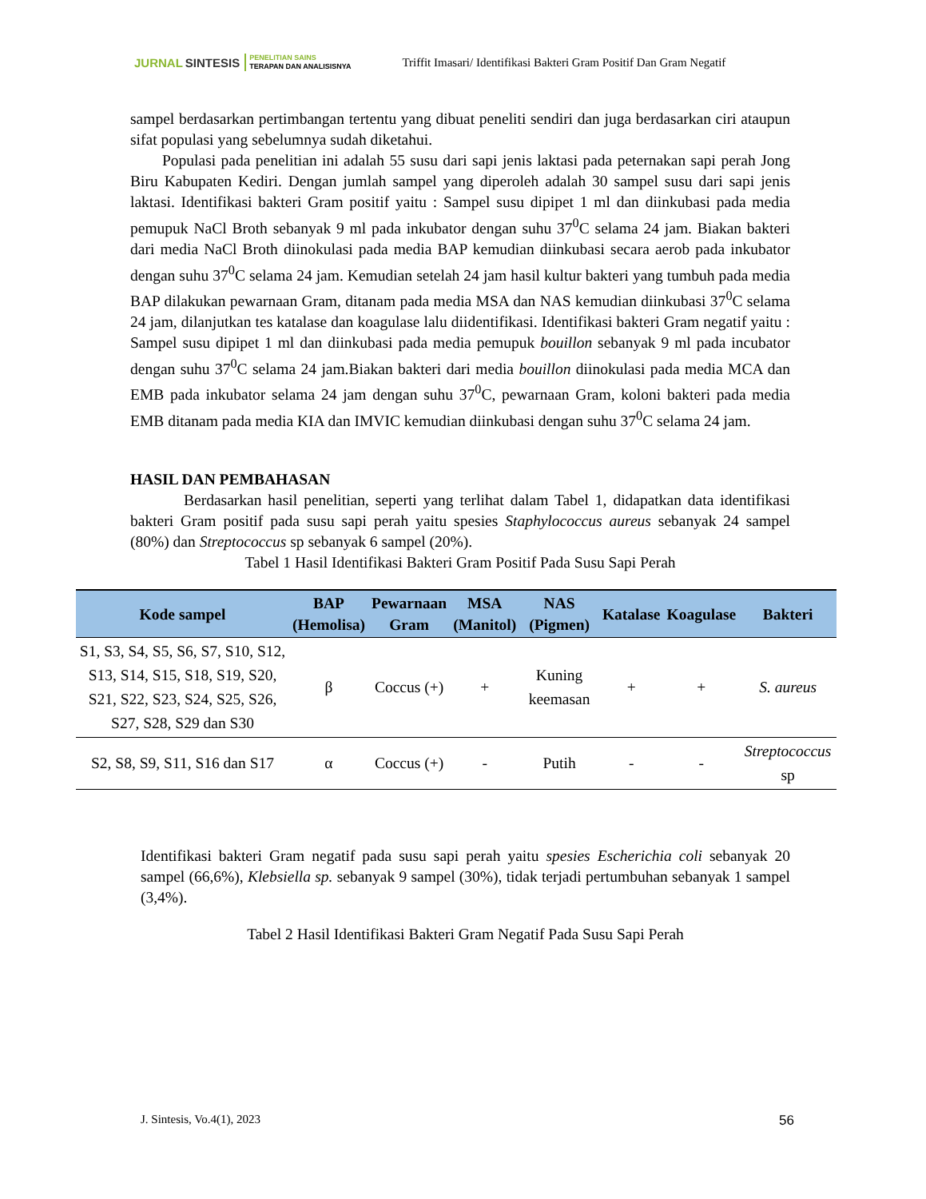JURNAL SINTESIS
PENELITIAN SAINS
TERAPAN DAN ANALISISNYA
Triffit Imasari/ Identifikasi Bakteri Gram Positif Dan Gram Negatif
sampel berdasarkan pertimbangan tertentu yang dibuat peneliti sendiri dan juga berdasarkan ciri ataupun sifat populasi yang sebelumnya sudah diketahui.
Populasi pada penelitian ini adalah 55 susu dari sapi jenis laktasi pada peternakan sapi perah Jong Biru Kabupaten Kediri. Dengan jumlah sampel yang diperoleh adalah 30 sampel susu dari sapi jenis laktasi. Identifikasi bakteri Gram positif yaitu : Sampel susu dipipet 1 ml dan diinkubasi pada media pemupuk NaCl Broth sebanyak 9 ml pada inkubator dengan suhu 37<sup>0</sup>C selama 24 jam. Biakan bakteri dari media NaCl Broth diinokulasi pada media BAP kemudian diinkubasi secara aerob pada inkubator dengan suhu 37<sup>0</sup>C selama 24 jam. Kemudian setelah 24 jam hasil kultur bakteri yang tumbuh pada media BAP dilakukan pewarnaan Gram, ditanam pada media MSA dan NAS kemudian diinkubasi 37<sup>0</sup>C selama 24 jam, dilanjutkan tes katalase dan koagulase lalu diidentifikasi. Identifikasi bakteri Gram negatif yaitu : Sampel susu dipipet 1 ml dan diinkubasi pada media pemupuk bouillon sebanyak 9 ml pada incubator dengan suhu 37<sup>0</sup>C selama 24 jam.Biakan bakteri dari media bouillon diinokulasi pada media MCA dan EMB pada inkubator selama 24 jam dengan suhu 37<sup>0</sup>C, pewarnaan Gram, koloni bakteri pada media EMB ditanam pada media KIA dan IMVIC kemudian diinkubasi dengan suhu 37<sup>0</sup>C selama 24 jam.
HASIL DAN PEMBAHASAN
Berdasarkan hasil penelitian, seperti yang terlihat dalam Tabel 1, didapatkan data identifikasi bakteri Gram positif pada susu sapi perah yaitu spesies Staphylococcus aureus sebanyak 24 sampel (80%) dan Streptococcus sp sebanyak 6 sampel (20%).
Tabel 1 Hasil Identifikasi Bakteri Gram Positif Pada Susu Sapi Perah
| Kode sampel | BAP (Hemolisa) | Pewarnaan Gram | MSA (Manitol) | NAS (Pigmen) | Katalase | Koagulase | Bakteri |
| --- | --- | --- | --- | --- | --- | --- | --- |
| S1, S3, S4, S5, S6, S7, S10, S12, S13, S14, S15, S18, S19, S20, S21, S22, S23, S24, S25, S26, S27, S28, S29 dan S30 | β | Coccus (+) | + | Kuning keemasan | + | + | S. aureus |
| S2, S8, S9, S11, S16 dan S17 | α | Coccus (+) | - | Putih | - | - | Streptococcus sp |
Identifikasi bakteri Gram negatif pada susu sapi perah yaitu spesies Escherichia coli sebanyak 20 sampel (66,6%), Klebsiella sp. sebanyak 9 sampel (30%), tidak terjadi pertumbuhan sebanyak 1 sampel (3,4%).
Tabel 2 Hasil Identifikasi Bakteri Gram Negatif Pada Susu Sapi Perah
J. Sintesis, Vo.4(1), 2023 56